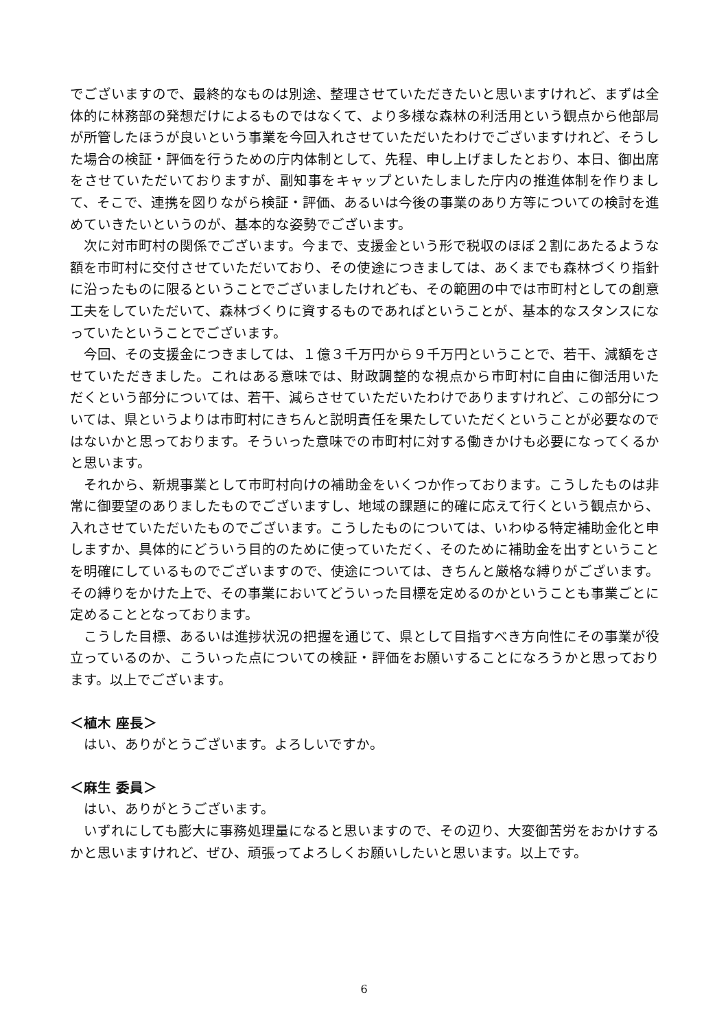でございますので、最終的なものは別途、整理させていただきたいと思いますけれど、まずは全体的に林務部の発想だけによるものではなくて、より多様な森林の利活用という観点から他部局が所管したほうが良いという事業を今回入れさせていただいたわけでございますけれど、そうした場合の検証・評価を行うための庁内体制として、先程、申し上げましたとおり、本日、御出席をさせていただいておりますが、副知事をキャップといたしました庁内の推進体制を作りまして、そこで、連携を図りながら検証・評価、あるいは今後の事業のあり方等についての検討を進めていきたいというのが、基本的な姿勢でございます。
次に対市町村の関係でございます。今まで、支援金という形で税収のほぼ２割にあたるような額を市町村に交付させていただいており、その使途につきましては、あくまでも森林づくり指針に沿ったものに限るということでございましたけれども、その範囲の中では市町村としての創意工夫をしていただいて、森林づくりに資するものであればということが、基本的なスタンスになっていたということでございます。
今回、その支援金につきましては、１億３千万円から９千万円ということで、若干、減額をさせていただきました。これはある意味では、財政調整的な視点から市町村に自由に御活用いただくという部分については、若干、減らさせていただいたわけでありますけれど、この部分については、県というよりは市町村にきちんと説明責任を果たしていただくということが必要なのではないかと思っております。そういった意味での市町村に対する働きかけも必要になってくるかと思います。
それから、新規事業として市町村向けの補助金をいくつか作っております。こうしたものは非常に御要望のありましたものでございますし、地域の課題に的確に応えて行くという観点から、入れさせていただいたものでございます。こうしたものについては、いわゆる特定補助金化と申しますか、具体的にどういう目的のために使っていただく、そのために補助金を出すということを明確にしているものでございますので、使途については、きちんと厳格な縛りがございます。その縛りをかけた上で、その事業においてどういった目標を定めるのかということも事業ごとに定めることとなっております。
こうした目標、あるいは進捗状況の把握を通じて、県として目指すべき方向性にその事業が役立っているのか、こういった点についての検証・評価をお願いすることになろうかと思っております。以上でございます。
＜植木 座長＞
はい、ありがとうございます。よろしいですか。
＜麻生 委員＞
はい、ありがとうございます。
いずれにしても膨大に事務処理量になると思いますので、その辺り、大変御苦労をおかけするかと思いますけれど、ぜひ、頑張ってよろしくお願いしたいと思います。以上です。
6